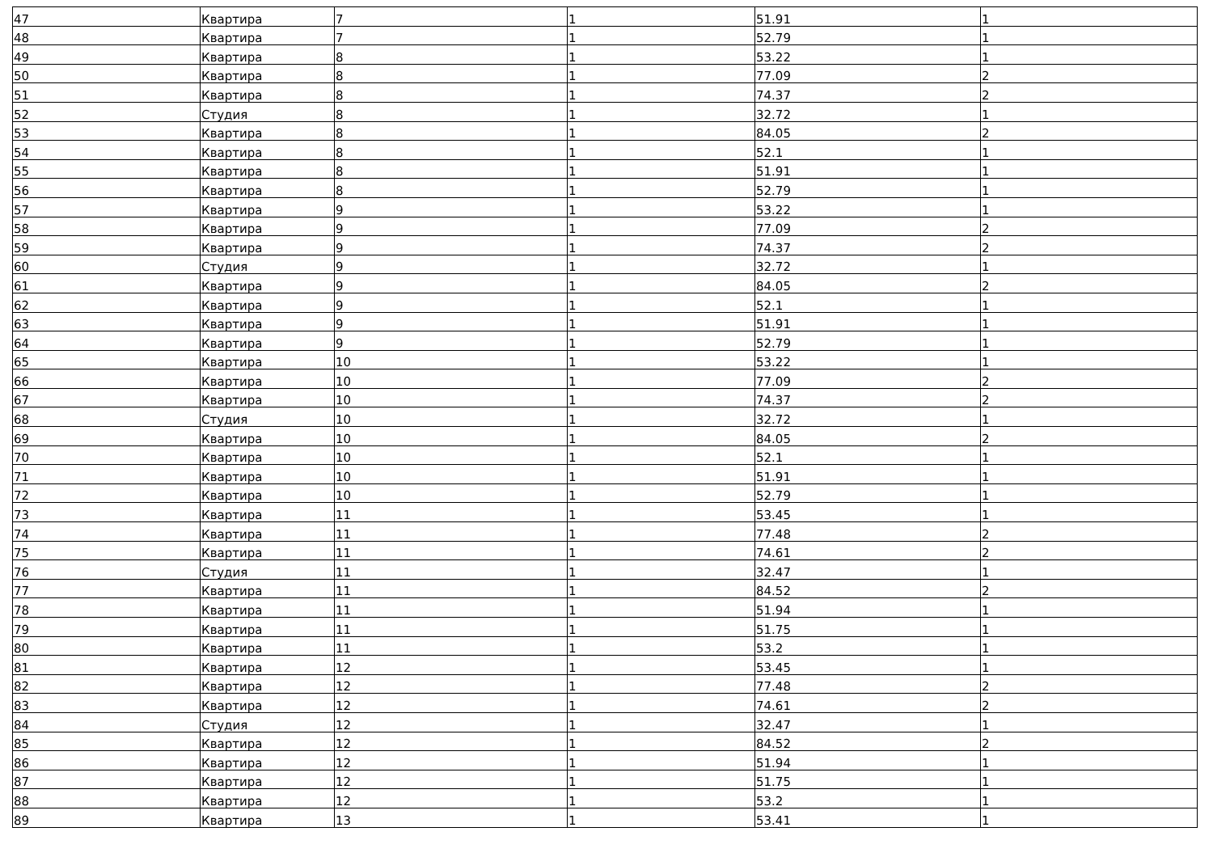| 47 | Квартира | 7 | 1 | 51.91 | 1 |
| 48 | Квартира | 7 | 1 | 52.79 | 1 |
| 49 | Квартира | 8 | 1 | 53.22 | 1 |
| 50 | Квартира | 8 | 1 | 77.09 | 2 |
| 51 | Квартира | 8 | 1 | 74.37 | 2 |
| 52 | Студия | 8 | 1 | 32.72 | 1 |
| 53 | Квартира | 8 | 1 | 84.05 | 2 |
| 54 | Квартира | 8 | 1 | 52.1 | 1 |
| 55 | Квартира | 8 | 1 | 51.91 | 1 |
| 56 | Квартира | 8 | 1 | 52.79 | 1 |
| 57 | Квартира | 9 | 1 | 53.22 | 1 |
| 58 | Квартира | 9 | 1 | 77.09 | 2 |
| 59 | Квартира | 9 | 1 | 74.37 | 2 |
| 60 | Студия | 9 | 1 | 32.72 | 1 |
| 61 | Квартира | 9 | 1 | 84.05 | 2 |
| 62 | Квартира | 9 | 1 | 52.1 | 1 |
| 63 | Квартира | 9 | 1 | 51.91 | 1 |
| 64 | Квартира | 9 | 1 | 52.79 | 1 |
| 65 | Квартира | 10 | 1 | 53.22 | 1 |
| 66 | Квартира | 10 | 1 | 77.09 | 2 |
| 67 | Квартира | 10 | 1 | 74.37 | 2 |
| 68 | Студия | 10 | 1 | 32.72 | 1 |
| 69 | Квартира | 10 | 1 | 84.05 | 2 |
| 70 | Квартира | 10 | 1 | 52.1 | 1 |
| 71 | Квартира | 10 | 1 | 51.91 | 1 |
| 72 | Квартира | 10 | 1 | 52.79 | 1 |
| 73 | Квартира | 11 | 1 | 53.45 | 1 |
| 74 | Квартира | 11 | 1 | 77.48 | 2 |
| 75 | Квартира | 11 | 1 | 74.61 | 2 |
| 76 | Студия | 11 | 1 | 32.47 | 1 |
| 77 | Квартира | 11 | 1 | 84.52 | 2 |
| 78 | Квартира | 11 | 1 | 51.94 | 1 |
| 79 | Квартира | 11 | 1 | 51.75 | 1 |
| 80 | Квартира | 11 | 1 | 53.2 | 1 |
| 81 | Квартира | 12 | 1 | 53.45 | 1 |
| 82 | Квартира | 12 | 1 | 77.48 | 2 |
| 83 | Квартира | 12 | 1 | 74.61 | 2 |
| 84 | Студия | 12 | 1 | 32.47 | 1 |
| 85 | Квартира | 12 | 1 | 84.52 | 2 |
| 86 | Квартира | 12 | 1 | 51.94 | 1 |
| 87 | Квартира | 12 | 1 | 51.75 | 1 |
| 88 | Квартира | 12 | 1 | 53.2 | 1 |
| 89 | Квартира | 13 | 1 | 53.41 | 1 |